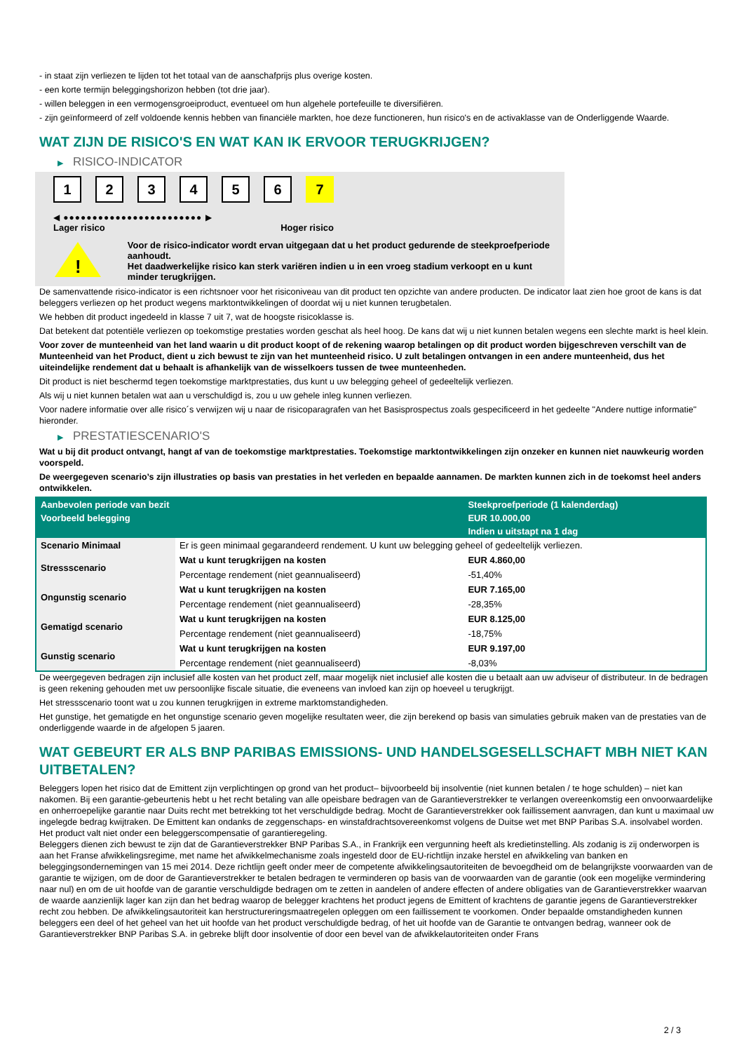- in staat zijn verliezen te lijden tot het totaal van de aanschafprijs plus overige kosten.
- een korte termijn beleggingshorizon hebben (tot drie jaar).
- willen beleggen in een vermogensgroeiproduct, eventueel om hun algehele portefeuille te diversifiëren.
- zijn geïnformeerd of zelf voldoende kennis hebben van financiële markten, hoe deze functioneren, hun risico's en de activaklasse van de Onderliggende Waarde.
WAT ZIJN DE RISICO'S EN WAT KAN IK ERVOOR TERUGKRIJGEN?
▶ RISICO-INDICATOR
1 2 3 4 5 6 7
◀ ●●●●●●●●●●●●●●●●●●●●●●●● ▶
Lager risico Hoger risico
!
Voor de risico-indicator wordt ervan uitgegaan dat u het product gedurende de steekproefperiode aanhoudt.
Het daadwerkelijke risico kan sterk variëren indien u in een vroeg stadium verkoopt en u kunt minder terugkrijgen.
De samenvattende risico-indicator is een richtsnoer voor het risiconiveau van dit product ten opzichte van andere producten. De indicator laat zien hoe groot de kans is dat beleggers verliezen op het product wegens marktontwikkelingen of doordat wij u niet kunnen terugbetalen.
We hebben dit product ingedeeld in klasse 7 uit 7, wat de hoogste risicoklasse is.
Dat betekent dat potentiële verliezen op toekomstige prestaties worden geschat als heel hoog. De kans dat wij u niet kunnen betalen wegens een slechte markt is heel klein.
Voor zover de munteenheid van het land waarin u dit product koopt of de rekening waarop betalingen op dit product worden bijgeschreven verschilt van de Munteenheid van het Product, dient u zich bewust te zijn van het munteenheid risico. U zult betalingen ontvangen in een andere munteenheid, dus het uiteindelijke rendement dat u behaalt is afhankelijk van de wisselkoers tussen de twee munteenheden.
Dit product is niet beschermd tegen toekomstige marktprestaties, dus kunt u uw belegging geheel of gedeeltelijk verliezen.
Als wij u niet kunnen betalen wat aan u verschuldigd is, zou u uw gehele inleg kunnen verliezen.
Voor nadere informatie over alle risico´s verwijzen wij u naar de risicoparagrafen van het Basisprospectus zoals gespecificeerd in het gedeelte "Andere nuttige informatie" hieronder.
▶ PRESTATIESCENARIO'S
Wat u bij dit product ontvangt, hangt af van de toekomstige marktprestaties. Toekomstige marktontwikkelingen zijn onzeker en kunnen niet nauwkeurig worden voorspeld.
De weergegeven scenario’s zijn illustraties op basis van prestaties in het verleden en bepaalde aannamen. De markten kunnen zich in de toekomst heel anders ontwikkelen.
| Aanbevolen periode van bezit | | Steekproefperiode (1 kalenderdag) |
| --- | --- | --- |
| Voorbeeld belegging | | EUR 10.000,00 |
| | | Indien u uitstapt na 1 dag |
| Scenario Minimaal | Er is geen minimaal gegarandeerd rendement. U kunt uw belegging geheel of gedeeltelijk verliezen. | |
| Stressscenario | Wat u kunt terugkrijgen na kosten | EUR 4.860,00 |
| | Percentage rendement (niet geannualiseerd) | -51,40% |
| Ongunstig scenario | Wat u kunt terugkrijgen na kosten | EUR 7.165,00 |
| | Percentage rendement (niet geannualiseerd) | -28,35% |
| Gematigd scenario | Wat u kunt terugkrijgen na kosten | EUR 8.125,00 |
| | Percentage rendement (niet geannualiseerd) | -18,75% |
| Gunstig scenario | Wat u kunt terugkrijgen na kosten | EUR 9.197,00 |
| | Percentage rendement (niet geannualiseerd) | -8,03% |
De weergegeven bedragen zijn inclusief alle kosten van het product zelf, maar mogelijk niet inclusief alle kosten die u betaalt aan uw adviseur of distributeur. In de bedragen is geen rekening gehouden met uw persoonlijke fiscale situatie, die eveneens van invloed kan zijn op hoeveel u terugkrijgt.
Het stressscenario toont wat u zou kunnen terugkrijgen in extreme marktomstandigheden.
Het gunstige, het gematigde en het ongunstige scenario geven mogelijke resultaten weer, die zijn berekend op basis van simulaties gebruik maken van de prestaties van de onderliggende waarde in de afgelopen 5 jaaren.
WAT GEBEURT ER ALS BNP PARIBAS EMISSIONS- UND HANDELSGESELLSCHAFT MBH NIET KAN UITBETALEN?
Beleggers lopen het risico dat de Emittent zijn verplichtingen op grond van het product– bijvoorbeeld bij insolventie (niet kunnen betalen / te hoge schulden) – niet kan nakomen. Bij een garantie-gebeurtenis hebt u het recht betaling van alle opeisbare bedragen van de Garantieverstrekker te verlangen overeenkomstig een onvoorwaardelijke en onherroepelijke garantie naar Duits recht met betrekking tot het verschuldigde bedrag. Mocht de Garantieverstrekker ook faillissement aanvragen, dan kunt u maximaal uw ingelegde bedrag kwijtraken. De Emittent kan ondanks de zeggenschaps- en winstafdrachtsovereenkomst volgens de Duitse wet met BNP Paribas S.A. insolvabel worden. Het product valt niet onder een beleggerscompensatie of garantieregeling.
Beleggers dienen zich bewust te zijn dat de Garantieverstrekker BNP Paribas S.A., in Frankrijk een vergunning heeft als kredietinstelling. Als zodanig is zij onderworpen is aan het Franse afwikkelingsregime, met name het afwikkelmechanisme zoals ingesteld door de EU-richtlijn inzake herstel en afwikkeling van banken en beleggingsondernemingen van 15 mei 2014. Deze richtlijn geeft onder meer de competente afwikkelingsautoriteiten de bevoegdheid om de belangrijkste voorwaarden van de garantie te wijzigen, om de door de Garantieverstrekker te betalen bedragen te verminderen op basis van de voorwaarden van de garantie (ook een mogelijke vermindering naar nul) en om de uit hoofde van de garantie verschuldigde bedragen om te zetten in aandelen of andere effecten of andere obligaties van de Garantieverstrekker waarvan de waarde aanzienlijk lager kan zijn dan het bedrag waarop de belegger krachtens het product jegens de Emittent of krachtens de garantie jegens de Garantieverstrekker recht zou hebben. De afwikkelingsautoriteit kan herstructureringsmaatregelen opleggen om een faillissement te voorkomen. Onder bepaalde omstandigheden kunnen beleggers een deel of het geheel van het uit hoofde van het product verschuldigde bedrag, of het uit hoofde van de Garantie te ontvangen bedrag, wanneer ook de Garantieverstrekker BNP Paribas S.A. in gebreke blijft door insolventie of door een bevel van de afwikkelautoriteiten onder Frans
2 / 3